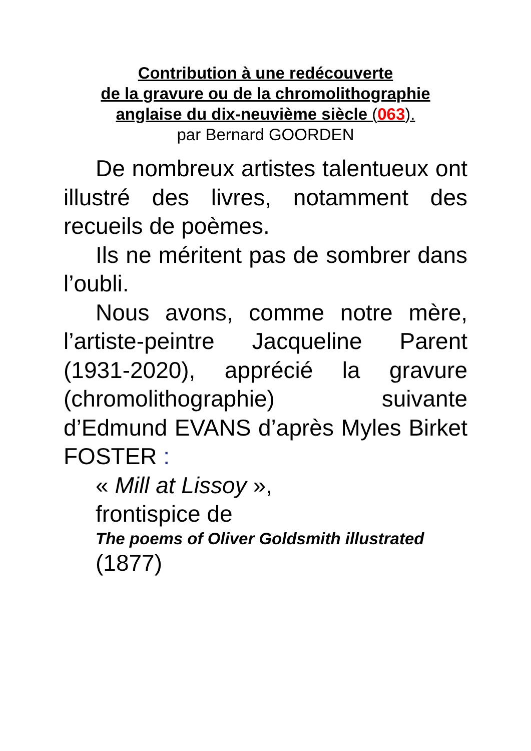Contribution à une redécouverte
de la gravure ou de la chromolithographie
anglaise du dix-neuvième siècle (063).
par Bernard GOORDEN
De nombreux artistes talentueux ont illustré des livres, notamment des recueils de poèmes.
Ils ne méritent pas de sombrer dans l’oubli.
Nous avons, comme notre mère, l’artiste-peintre Jacqueline Parent (1931-2020), apprécié la gravure (chromolithographie) suivante d’Edmund EVANS d’après Myles Birket FOSTER :
« Mill at Lissoy »,
frontispice de
The poems of Oliver Goldsmith illustrated
(1877)